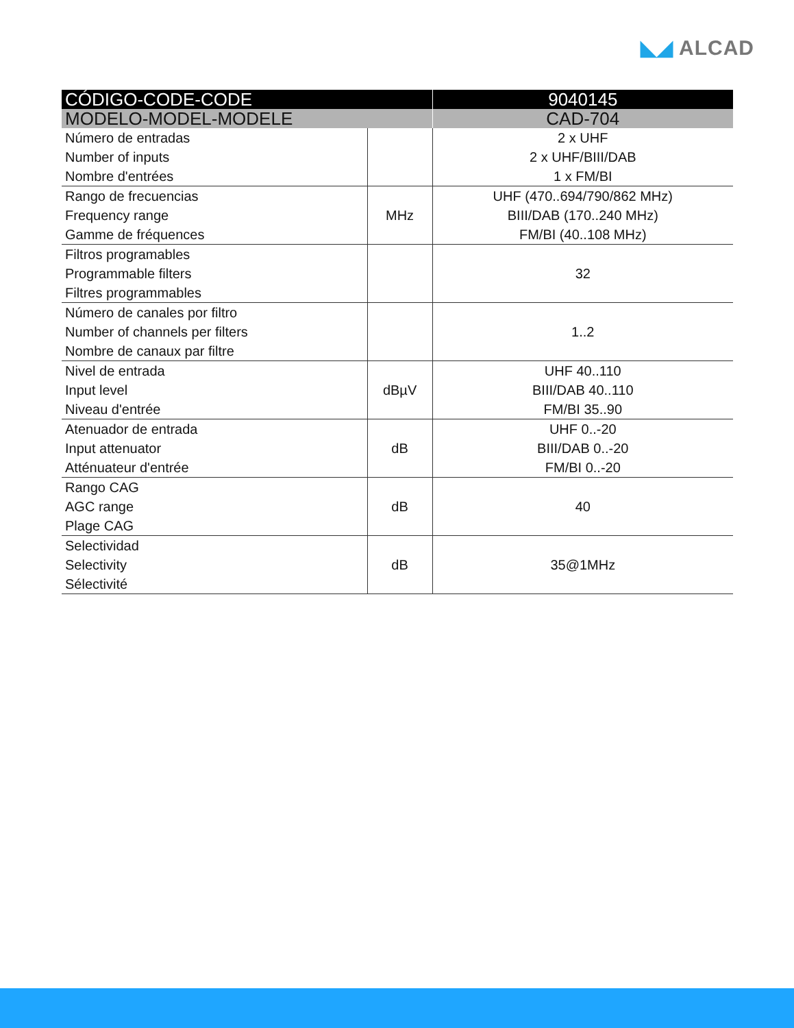◣◢ ALCAD
| CÓDIGO-CODE-CODE | | 9040145 |
| --- | --- | --- |
| MODELO-MODEL-MODELE | | CAD-704 |
| Número de entradas Number of inputs Nombre d'entrées | | 2 x UHF 2 x UHF/BIII/DAB 1 x FM/BI |
| Rango de frecuencias Frequency range Gamme de fréquences | MHz | UHF (470..694/790/862 MHz) BIII/DAB (170..240 MHz) FM/BI (40..108 MHz) |
| Filtros programables Programmable filters Filtres programmables | | 32 |
| Número de canales por filtro Number of channels per filters Nombre de canaux par filtre | | 1..2 |
| Nivel de entrada Input level Niveau d'entrée | dBµV | UHF 40..110 BIII/DAB 40..110 FM/BI 35..90 |
| Atenuador de entrada Input attenuator Atténuateur d'entrée | dB | UHF 0..-20 BIII/DAB 0..-20 FM/BI 0..-20 |
| Rango CAG AGC range Plage CAG | dB | 40 |
| Selectividad Selectivity Sélectivité | dB | 35@1MHz |